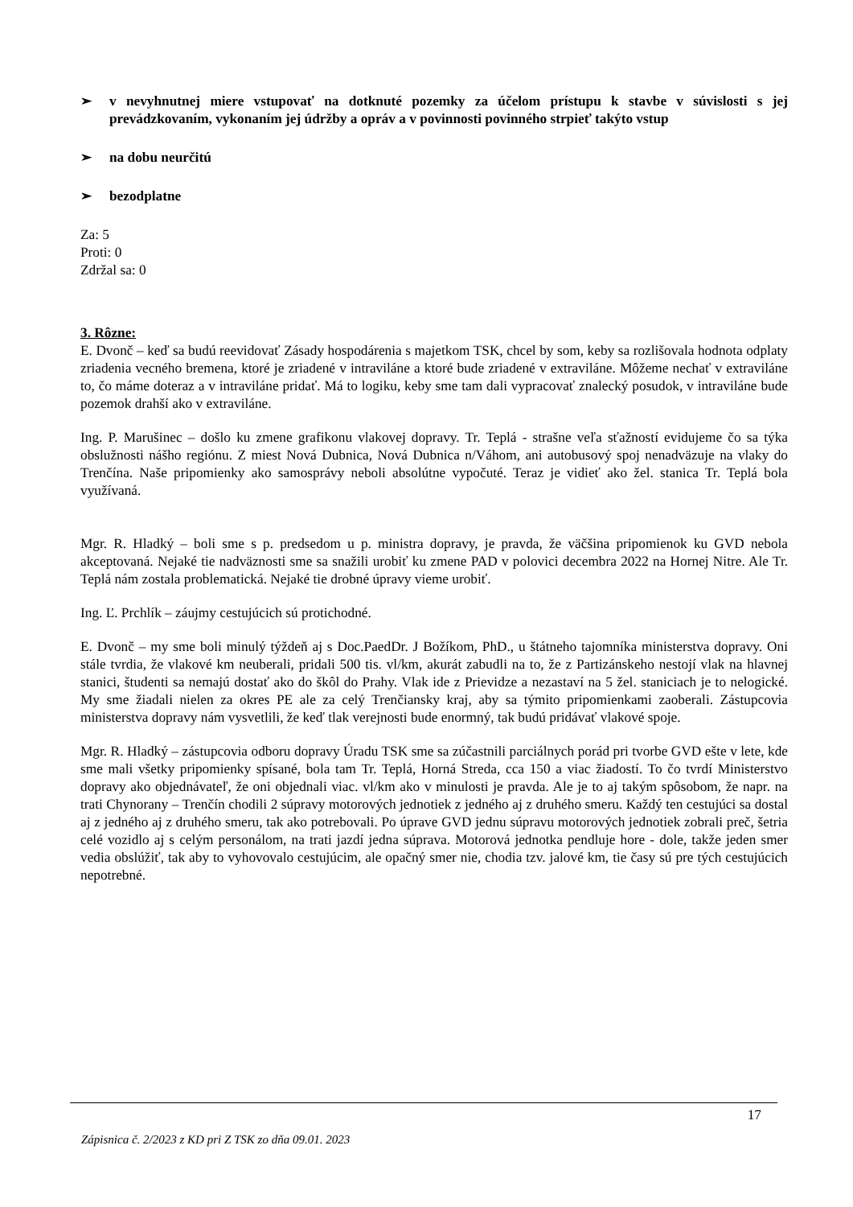➢ v nevyhnutnej miere vstupovať na dotknuté pozemky za účelom prístupu k stavbe v súvislosti s jej prevádzkovaním, vykonaním jej údržby a opráv a v povinnosti povinného strpieť takýto vstup
➢ na dobu neurčitú
➢ bezodplatne
Za: 5
Proti: 0
Zdržal sa: 0
3. Rôzne:
E. Dvonč – keď sa budú reevidovať Zásady hospodárenia s majetkom TSK, chcel by som, keby sa rozlišovala hodnota odplaty zriadenia vecného bremena, ktoré je zriadené v intraviláne a ktoré bude zriadené v extraviláne. Môžeme nechať v extraviláne to, čo máme doteraz a v intraviláne pridať. Má to logiku, keby sme tam dali vypracovať znalecký posudok, v intraviláne bude pozemok drahší ako v extraviláne.
Ing. P. Marušinec – došlo ku zmene grafikonu vlakovej dopravy. Tr. Teplá - strašne veľa sťažností evidujeme čo sa týka obslužnosti nášho regiónu. Z miest Nová Dubnica, Nová Dubnica n/Váhom, ani autobusový spoj nenadväzuje na vlaky do Trenčína. Naše pripomienky ako samosprávy neboli absolútne vypočuté. Teraz je vidieť ako žel. stanica Tr. Teplá bola využívaná.
Mgr. R. Hladký – boli sme s p. predsedom u p. ministra dopravy, je pravda, že väčšina pripomienok ku GVD nebola akceptovaná. Nejaké tie nadväznosti sme sa snažili urobiť ku zmene PAD v polovici decembra 2022 na Hornej Nitre. Ale Tr. Teplá nám zostala problematická. Nejaké tie drobné úpravy vieme urobiť.
Ing. Ľ. Prchlík – záujmy cestujúcich sú protichodné.
E. Dvonč – my sme boli minulý týždeň aj s Doc.PaedDr. J Božíkom, PhD., u štátneho tajomníka ministerstva dopravy. Oni stále tvrdia, že vlakové km neuberali, pridali 500 tis. vl/km, akurát zabudli na to, že z Partizánskeho nestojí vlak na hlavnej stanici, študenti sa nemajú dostať ako do škôl do Prahy. Vlak ide z Prievidze a nezastaví na 5 žel. staniciach je to nelogické. My sme žiadali nielen za okres PE ale za celý Trenčiansky kraj, aby sa týmito pripomienkami zaoberali. Zástupcovia ministerstva dopravy nám vysvetlili, že keď tlak verejnosti bude enormný, tak budú pridávať vlakové spoje.
Mgr. R. Hladký – zástupcovia odboru dopravy Úradu TSK sme sa zúčastnili parciálnych porád pri tvorbe GVD ešte v lete, kde sme mali všetky pripomienky spísané, bola tam Tr. Teplá, Horná Streda, cca 150 a viac žiadostí. To čo tvrdí Ministerstvo dopravy ako objednávateľ, že oni objednali viac. vl/km ako v minulosti je pravda. Ale je to aj takým spôsobom, že napr. na trati Chynorany – Trenčín chodili 2 súpravy motorových jednotiek z jedného aj z druhého smeru. Každý ten cestujúci sa dostal aj z jedného aj z druhého smeru, tak ako potrebovali. Po úprave GVD jednu súpravu motorových jednotiek zobrali preč, šetria celé vozidlo aj s celým personálom, na trati jazdí jedna súprava. Motorová jednotka pendluje hore - dole, takže jeden smer vedia obslúžiť, tak aby to vyhovovalo cestujúcim, ale opačný smer nie, chodia tzv. jalové km, tie časy sú pre tých cestujúcich nepotrebné.
17
Zápisnica č. 2/2023 z KD pri Z TSK zo dňa 09.01. 2023